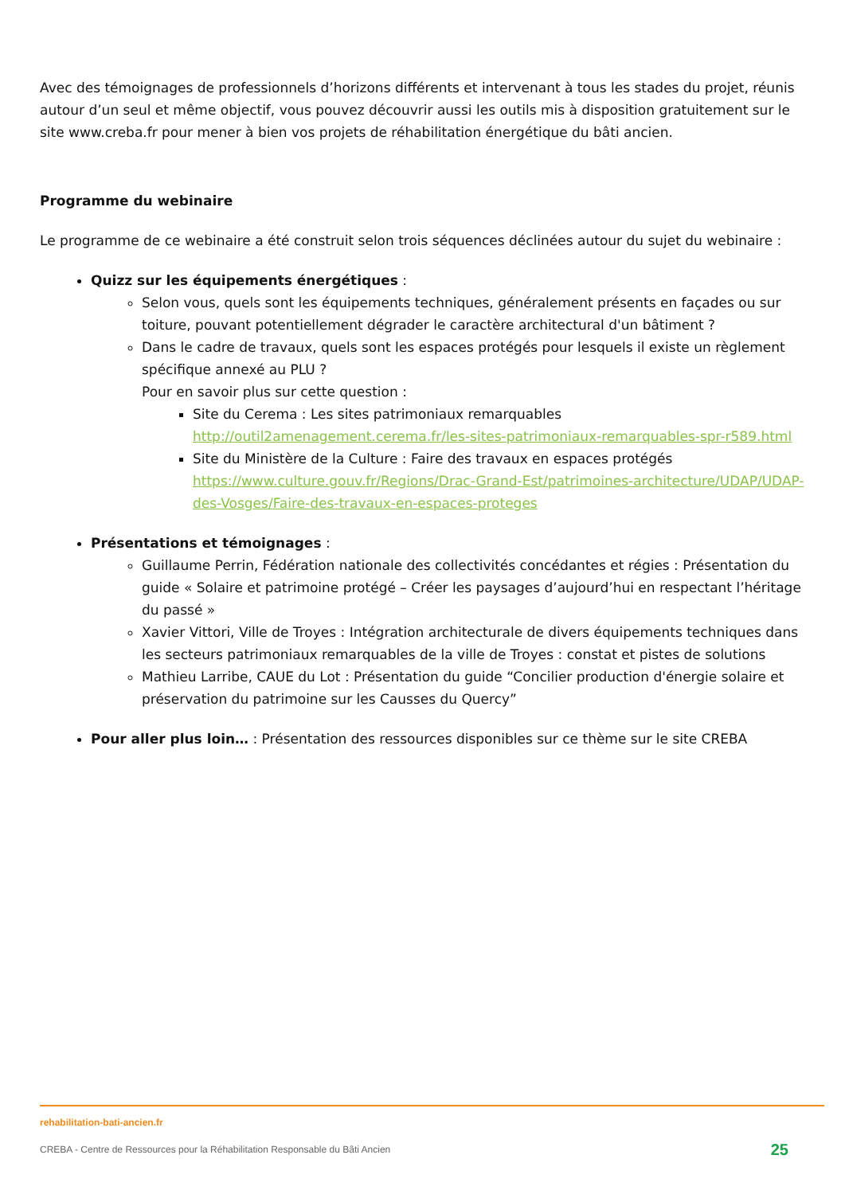Avec des témoignages de professionnels d’horizons différents et intervenant à tous les stades du projet, réunis autour d’un seul et même objectif, vous pouvez découvrir aussi les outils mis à disposition gratuitement sur le site www.creba.fr pour mener à bien vos projets de réhabilitation énergétique du bâti ancien.
Programme du webinaire
Le programme de ce webinaire a été construit selon trois séquences déclinées autour du sujet du webinaire :
Quizz sur les équipements énergétiques :
Selon vous, quels sont les équipements techniques, généralement présents en façades ou sur toiture, pouvant potentiellement dégrader le caractère architectural d'un bâtiment ?
Dans le cadre de travaux, quels sont les espaces protégés pour lesquels il existe un règlement spécifique annexé au PLU ?
Pour en savoir plus sur cette question :
Site du Cerema : Les sites patrimoniaux remarquables http://outil2amenagement.cerema.fr/les-sites-patrimoniaux-remarquables-spr-r589.html
Site du Ministère de la Culture : Faire des travaux en espaces protégés https://www.culture.gouv.fr/Regions/Drac-Grand-Est/patrimoines-architecture/UDAP/UDAP-des-Vosges/Faire-des-travaux-en-espaces-proteges
Présentations et témoignages :
Guillaume Perrin, Fédération nationale des collectivités concédantes et régies : Présentation du guide « Solaire et patrimoine protégé – Créer les paysages d’aujourd’hui en respectant l’héritage du passé »
Xavier Vittori, Ville de Troyes : Intégration architecturale de divers équipements techniques dans les secteurs patrimoniaux remarquables de la ville de Troyes : constat et pistes de solutions
Mathieu Larribe, CAUE du Lot : Présentation du guide “Concilier production d'énergie solaire et préservation du patrimoine sur les Causses du Quercy”
Pour aller plus loin… : Présentation des ressources disponibles sur ce thème sur le site CREBA
rehabilitation-bati-ancien.fr
CREBA - Centre de Ressources pour la Réhabilitation Responsable du Bâti Ancien 25